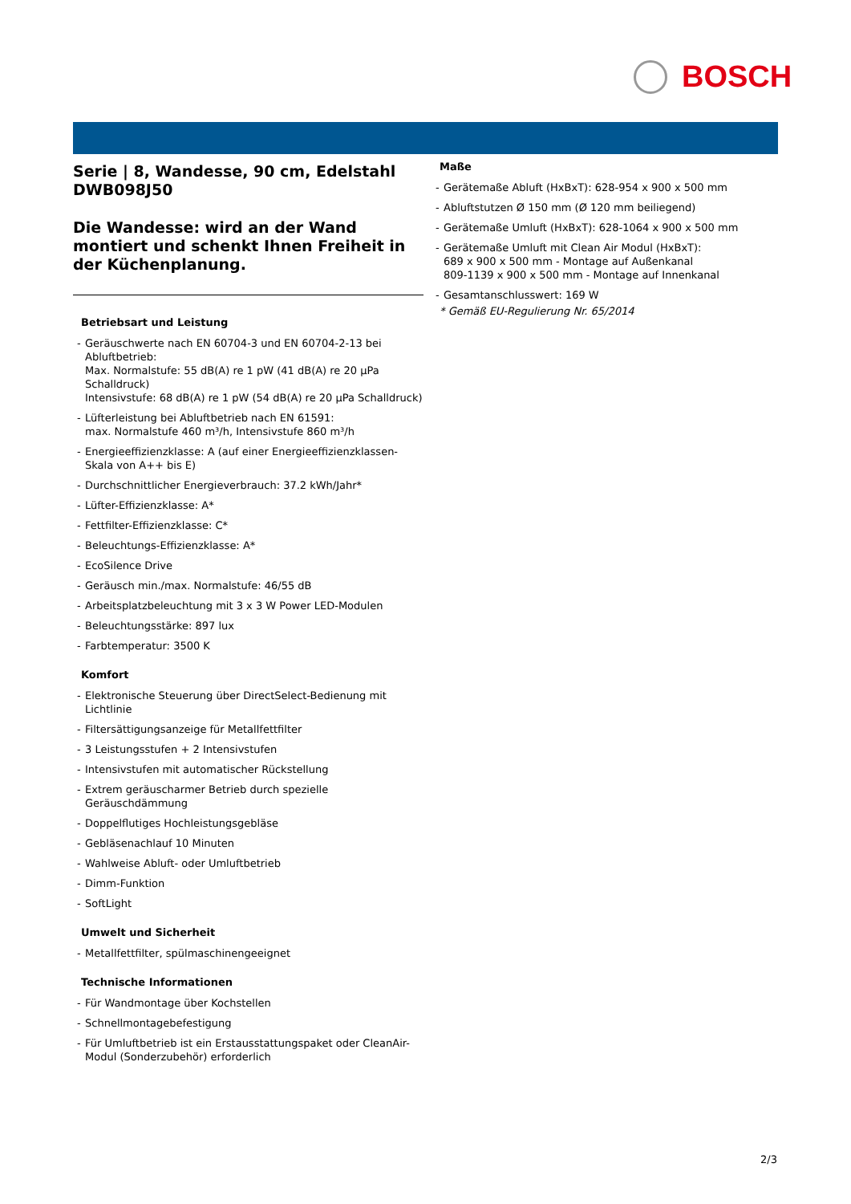BOSCH
Serie | 8, Wandesse, 90 cm, Edelstahl
DWB098J50
Die Wandesse: wird an der Wand montiert und schenkt Ihnen Freiheit in der Küchenplanung.
Betriebsart und Leistung
- Geräuschwerte nach EN 60704-3 und EN 60704-2-13 bei Abluftbetrieb:
Max. Normalstufe: 55 dB(A) re 1 pW (41 dB(A) re 20 µPa Schalldruck)
Intensivstufe: 68 dB(A) re 1 pW (54 dB(A) re 20 µPa Schalldruck)
- Lüfterleistung bei Abluftbetrieb nach EN 61591:
max. Normalstufe 460 m³/h, Intensivstufe 860 m³/h
- Energieeffizienzklasse: A (auf einer Energieeffizienzklassen-Skala von A++ bis E)
- Durchschnittlicher Energieverbrauch: 37.2 kWh/Jahr*
- Lüfter-Effizienzklasse: A*
- Fettfilter-Effizienzklasse: C*
- Beleuchtungs-Effizienzklasse: A*
- EcoSilence Drive
- Geräusch min./max. Normalstufe: 46/55 dB
- Arbeitsplatzbeleuchtung mit 3 x 3 W Power LED-Modulen
- Beleuchtungsstärke: 897 lux
- Farbtemperatur: 3500 K
Komfort
- Elektronische Steuerung über DirectSelect-Bedienung mit Lichtlinie
- Filtersättigungsanzeige für Metallfettfilter
- 3 Leistungsstufen + 2 Intensivstufen
- Intensivstufen mit automatischer Rückstellung
- Extrem geräuscharmer Betrieb durch spezielle Geräuschdämmung
- Doppelflutiges Hochleistungsgebläse
- Gebläsenachlauf 10 Minuten
- Wahlweise Abluft- oder Umluftbetrieb
- Dimm-Funktion
- SoftLight
Umwelt und Sicherheit
- Metallfettfilter, spülmaschinengeeignet
Technische Informationen
- Für Wandmontage über Kochstellen
- Schnellmontagebefestigung
- Für Umluftbetrieb ist ein Erstausstattungspaket oder CleanAir-Modul (Sonderzubehör) erforderlich
Maße
- Gerätemaße Abluft (HxBxT): 628-954 x 900 x 500 mm
- Abluftstutzen Ø 150 mm (Ø 120 mm beiliegend)
- Gerätemaße Umluft (HxBxT): 628-1064 x 900 x 500 mm
- Gerätemaße Umluft mit Clean Air Modul (HxBxT):
689 x 900 x 500 mm - Montage auf Außenkanal
809-1139 x 900 x 500 mm - Montage auf Innenkanal
- Gesamtanschlusswert: 169 W
* Gemäß EU-Regulierung Nr. 65/2014
2/3